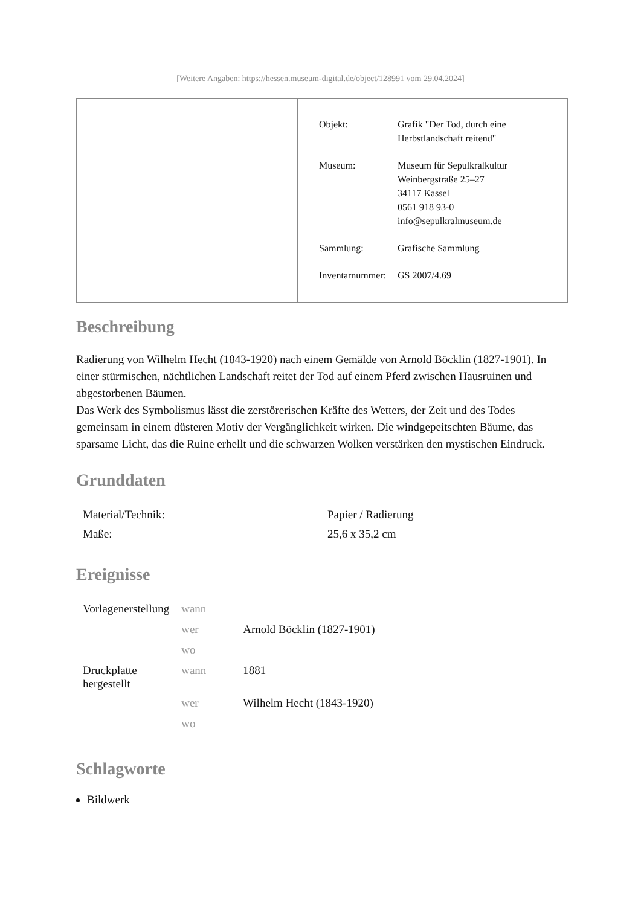[Weitere Angaben: https://hessen.museum-digital.de/object/128991 vom 29.04.2024]
| Objekt: | Grafik "Der Tod, durch eine Herbstlandschaft reitend" |
| Museum: | Museum für Sepulkralkultur Weinbergstraße 25–27 34117 Kassel 0561 918 93-0 info@sepulkralmuseum.de |
| Sammlung: | Grafische Sammlung |
| Inventarnummer: | GS 2007/4.69 |
Beschreibung
Radierung von Wilhelm Hecht (1843-1920) nach einem Gemälde von Arnold Böcklin (1827-1901). In einer stürmischen, nächtlichen Landschaft reitet der Tod auf einem Pferd zwischen Hausruinen und abgestorbenen Bäumen.
Das Werk des Symbolismus lässt die zerstörerischen Kräfte des Wetters, der Zeit und des Todes gemeinsam in einem düsteren Motiv der Vergänglichkeit wirken. Die windgepeitschten Bäume, das sparsame Licht, das die Ruine erhellt und die schwarzen Wolken verstärken den mystischen Eindruck.
Grunddaten
| Material/Technik: | Papier / Radierung |
| Maße: | 25,6 x 35,2 cm |
Ereignisse
| Vorlagenerstellung | wann | |
| | wer | Arnold Böcklin (1827-1901) |
| | wo | |
| Druckplatte hergestellt | wann | 1881 |
| | wer | Wilhelm Hecht (1843-1920) |
| | wo | |
Schlagworte
Bildwerk